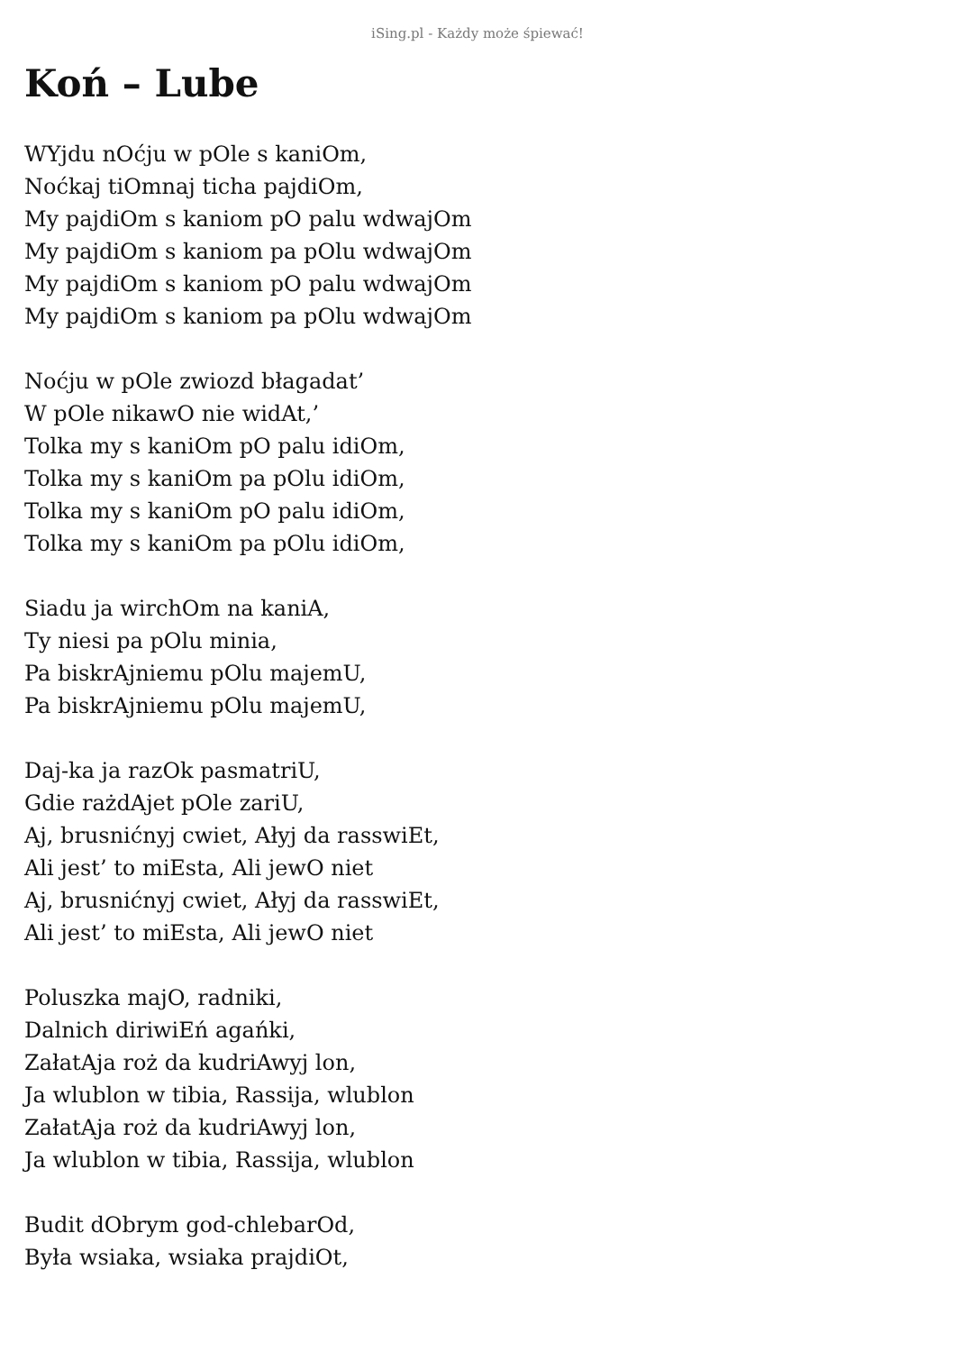iSing.pl - Każdy może śpiewać!
Koń – Lube
WYjdu nOćju w pOle s kaniOm,
Noćkaj tiOmnaj ticha pajdiOm,
My pajdiOm s kaniom pO palu wdwajOm
My pajdiOm s kaniom pa pOlu wdwajOm
My pajdiOm s kaniom pO palu wdwajOm
My pajdiOm s kaniom pa pOlu wdwajOm
Noćju w pOle zwiozd błagadat’
W pOle nikawO nie widAt,’
Tolka my s kaniOm pO palu idiOm,
Tolka my s kaniOm pa pOlu idiOm,
Tolka my s kaniOm pO palu idiOm,
Tolka my s kaniOm pa pOlu idiOm,
Siadu ja wirchOm na kaniA,
Ty niesi pa pOlu minia,
Pa biskrAjniemu pOlu majemU,
Pa biskrAjniemu pOlu majemU,
Daj-ka ja razOk pasmatriU,
Gdie rażdAjet pOle zariU,
Aj, brusnićnyj cwiet, Ałyj da rasswiEt,
Ali jest’ to miEsta, Ali jewO niet
Aj, brusnićnyj cwiet, Ałyj da rasswiEt,
Ali jest’ to miEsta, Ali jewO niet
Poluszka majO, radniki,
Dalnich diriwiEń agańki,
ZałatAja roż da kudriAwyj lon,
Ja wlublon w tibia, Rassija, wlublon
ZałatAja roż da kudriAwyj lon,
Ja wlublon w tibia, Rassija, wlublon
Budit dObrym god-chlebarOd,
Była wsiaka, wsiaka prajdiOt,